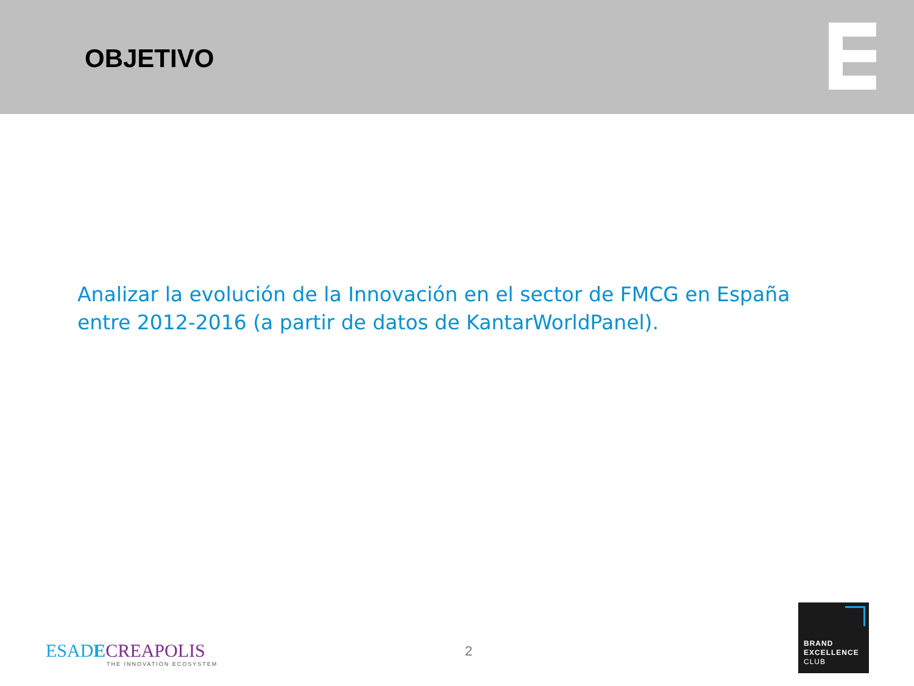OBJETIVO
Analizar la evolución de la Innovación en el sector de FMCG en España entre 2012-2016 (a partir de datos de KantarWorldPanel).
ESADECREAPOLIS
THE INNOVATION ECOSYSTEM
2
BRAND
EXCELLENCE
CLUB